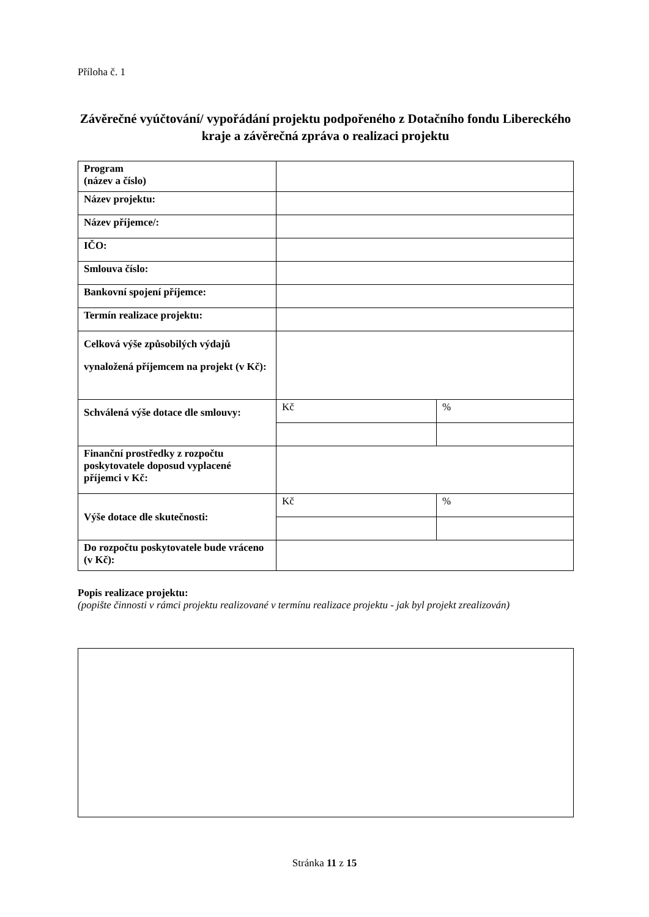Příloha č. 1
Závěrečné vyúčtování/ vypořádání projektu podpořeného z Dotačního fondu Libereckého kraje a závěrečná zpráva o realizaci projektu
| Program (název a číslo) | | |
| Název projektu: | | |
| Název příjemce/: | | |
| IČO: | | |
| Smlouva číslo: | | |
| Bankovní spojení příjemce: | | |
| Termín realizace projektu: | | |
| Celková výše způsobilých výdajů vynaložená příjemcem na projekt (v Kč): | | |
| Schválená výše dotace dle smlouvy: | Kč | % |
| Finanční prostředky z rozpočtu poskytovatele doposud vyplacené příjemci v Kč: | | |
| Výše dotace dle skutečnosti: | Kč | % |
| Do rozpočtu poskytovatele bude vráceno (v Kč): | | |
Popis realizace projektu:
(popište činnosti v rámci projektu realizované v termínu realizace projektu - jak byl projekt zrealizován)
Stránka 11 z 15